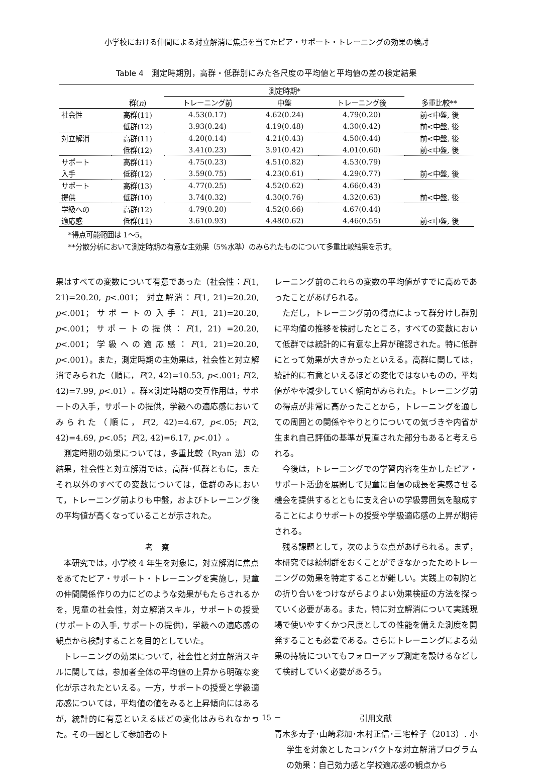小学校における仲間による対立解消に焦点を当てたピア・サポート・トレーニングの効果の検討
Table 4　測定時期別，高群・低群別にみた各尺度の平均値と平均値の差の検定結果
| | | 測定時期* | | | |
| | 群( n ) | トレーニング前 | 中盤 | トレーニング後 | 多重比較** |
| 社会性 | 高群(11) | 4.53(0.17) | 4.62(0.24) | 4.79(0.20) | 前<中盤, 後 |
| | 低群(12) | 3.93(0.24) | 4.19(0.48) | 4.30(0.42) | 前<中盤, 後 |
| 対立解消 | 高群(11) | 4.20(0.14) | 4.21(0.43) | 4.50(0.44) | 前<中盤, 後 |
| | 低群(12) | 3.41(0.23) | 3.91(0.42) | 4.01(0.60) | 前<中盤, 後 |
| サポート | 高群(11) | 4.75(0.23) | 4.51(0.82) | 4.53(0.79) | |
| 入手 | 低群(12) | 3.59(0.75) | 4.23(0.61) | 4.29(0.77) | 前<中盤, 後 |
| サポート | 高群(13) | 4.77(0.25) | 4.52(0.62) | 4.66(0.43) | |
| 提供 | 低群(10) | 3.74(0.32) | 4.30(0.76) | 4.32(0.63) | 前<中盤, 後 |
| 学級への | 高群(12) | 4.79(0.20) | 4.52(0.66) | 4.67(0.44) | |
| 適応感 | 低群(11) | 3.61(0.93) | 4.48(0.62) | 4.46(0.55) | 前<中盤, 後 |
*得点可能範囲は 1～5。
**分散分析において測定時期の有意な主効果（5%水準）のみられたものについて多重比較結果を示す。
果はすべての変数について有意であった（社会性：F(1, 21)=20.20, p<.001； 対立解消：F(1, 21)=20.20, p<.001；サポートの入手：F(1, 21)=20.20, p<.001；サポートの提供：F(1, 21) =20.20, p<.001；学級への適応感：F(1, 21)=20.20, p<.001）。また，測定時期の主効果は，社会性と対立解消でみられた（順に，F(2, 42)=10.53, p<.001; F(2, 42)=7.99, p<.01）。群×測定時期の交互作用は，サポートの入手，サポートの提供，学級への適応感においてみられた（順に，F(2, 42)=4.67, p<.05; F(2, 42)=4.69, p<.05；F(2, 42)=6.17, p<.01）。
測定時期の効果については，多重比較（Ryan 法）の結果，社会性と対立解消では，高群･低群ともに，またそれ以外のすべての変数については，低群のみにおいて，トレーニング前よりも中盤，およびトレーニング後の平均値が高くなっていることが示された。
考　察
本研究では，小学校 4 年生を対象に，対立解消に焦点をあてたピア・サポート・トレーニングを実施し，児童の仲間関係作りの力にどのような効果がもたらされるかを，児童の社会性，対立解消スキル，サポートの授受(サポートの入手, サポートの提供)，学級への適応感の観点から検討することを目的としていた。
トレーニングの効果について，社会性と対立解消スキルに関しては，参加者全体の平均値の上昇から明確な変化が示されたといえる。一方，サポートの授受と学級適応感については，平均値の値をみると上昇傾向にはあるが，統計的に有意といえるほどの変化はみられなかった。その一因として参加者のト
レーニング前のこれらの変数の平均値がすでに高めであったことがあげられる。
ただし，トレーニング前の得点によって群分けし群別に平均値の推移を検討したところ，すべての変数において低群では統計的に有意な上昇が確認された。特に低群にとって効果が大きかったといえる。高群に関しては，統計的に有意といえるほどの変化ではないものの，平均値がやや減少していく傾向がみられた。トレーニング前の得点が非常に高かったことから，トレーニングを通しての周囲との関係ややりとりについての気づきや内省が生まれ自己評価の基準が見直された部分もあると考えられる。
今後は，トレーニングでの学習内容を生かしたピア・サポート活動を展開して児童に自信の成長を実感させる機会を提供するとともに支え合いの学級雰囲気を醸成することによりサポートの授受や学級適応感の上昇が期待される。
残る課題として，次のような点があげられる。まず，本研究では統制群をおくことができなかったためトレーニングの効果を特定することが難しい。実践上の制約との折り合いをつけながらよりよい効果検証の方法を探っていく必要がある。また，特に対立解消について実践現場で使いやすくかつ尺度としての性能を備えた測度を開発することも必要である。さらにトレーニングによる効果の持続についてもフォローアップ測定を設けるなどして検討していく必要があろう。
引用文献
青木多寿子･山崎彩加･木村正信･三宅幹子（2013）. 小学生を対象としたコンパクトな対立解消プログラムの効果：自己効力感と学校適応感の観点から
－ 15 －